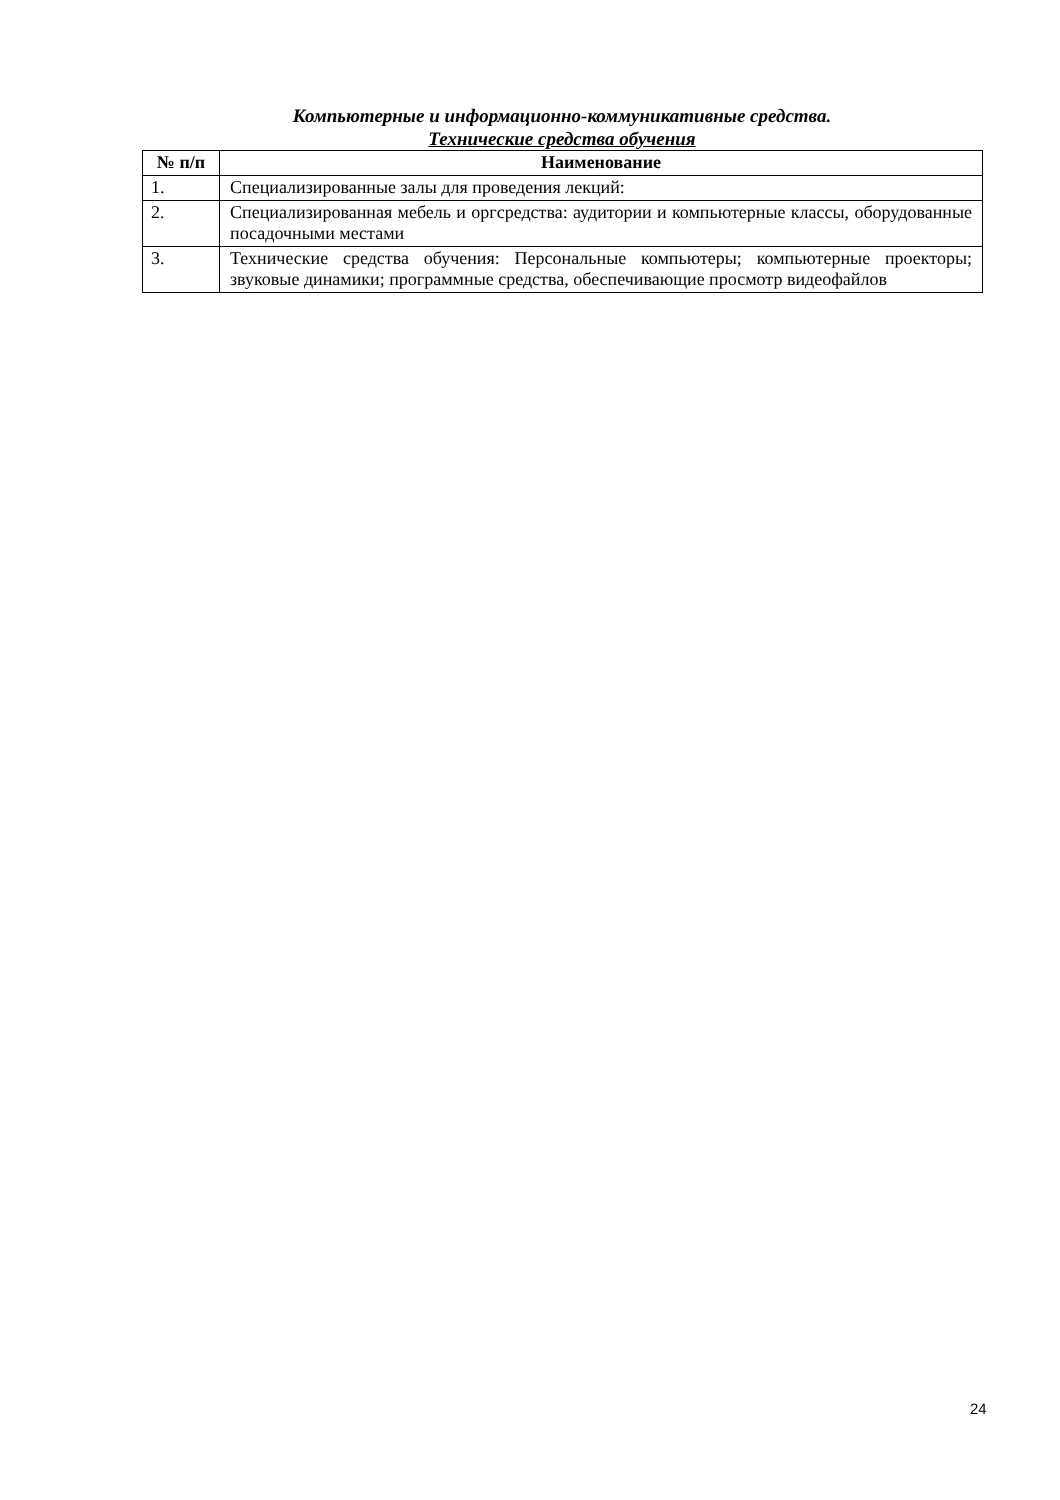Компьютерные и информационно-коммуникативные средства.
Технические средства обучения
| № п/п | Наименование |
| --- | --- |
| 1. | Специализированные залы для проведения лекций: |
| 2. | Специализированная мебель и оргсредства: аудитории и компьютерные классы, оборудованные посадочными местами |
| 3. | Технические средства обучения: Персональные компьютеры; компьютерные проекторы; звуковые динамики; программные средства, обеспечивающие просмотр видеофайлов |
24